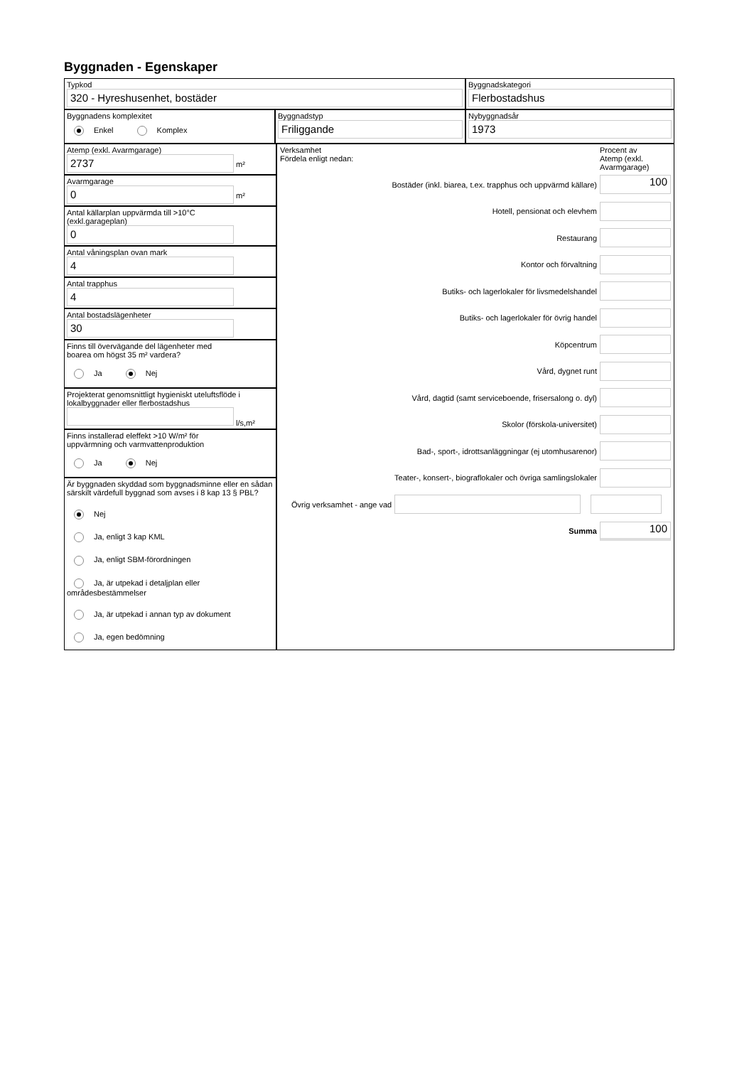Byggnaden - Egenskaper
Typkod
320 - Hyreshusenhet, bostäder
Byggnadskategori
Flerbostadshus
Byggnadens komplexitet
Enkel Komplex
Byggnadstyp
Friliggande
Nybyggnadsår
1973
Atemp (exkl. Avarmgarage)
2737 m²
Avarmgarage
0 m²
Antal källarplan uppvärmda till >10°C
(exkl.garageplan)
0
Antal våningsplan ovan mark
4
Antal trapphus
4
Antal bostadslägenheter
30
Finns till övervägande del lägenheter med
boarea om högst 35 m² vardera?
Ja Nej
Projekterat genomsnittligt hygieniskt uteluftsflöde i lokalbyggnader eller flerbostadshus
l/s,m²
Finns installerad eleffekt >10 W/m² för
uppvärmning och varmvattenproduktion
Ja Nej
Är byggnaden skyddad som byggnadsminne eller en sådan särskilt värdefull byggnad som avses i 8 kap 13 § PBL?
Nej
Ja, enligt 3 kap KML
Ja, enligt SBM-förordningen
Ja, är utpekad i detaljplan eller områdesbestämmelser
Ja, är utpekad i annan typ av dokument
Ja, egen bedömning
Verksamhet
Fördela enligt nedan:
Procent av
Atemp (exkl.
Avarmgarage)
Bostäder (inkl. biarea, t.ex. trapphus och uppvärmd källare)
100
Hotell, pensionat och elevhem
Restaurang
Kontor och förvaltning
Butiks- och lagerlokaler för livsmedelshandel
Butiks- och lagerlokaler för övrig handel
Köpcentrum
Vård, dygnet runt
Vård, dagtid (samt serviceboende, frisersalong o. dyl)
Skolor (förskola-universitet)
Bad-, sport-, idrottsanläggningar (ej utomhusarenor)
Teater-, konsert-, biograflokaler och övriga samlingslokaler
Övrig verksamhet - ange vad
Summa
100